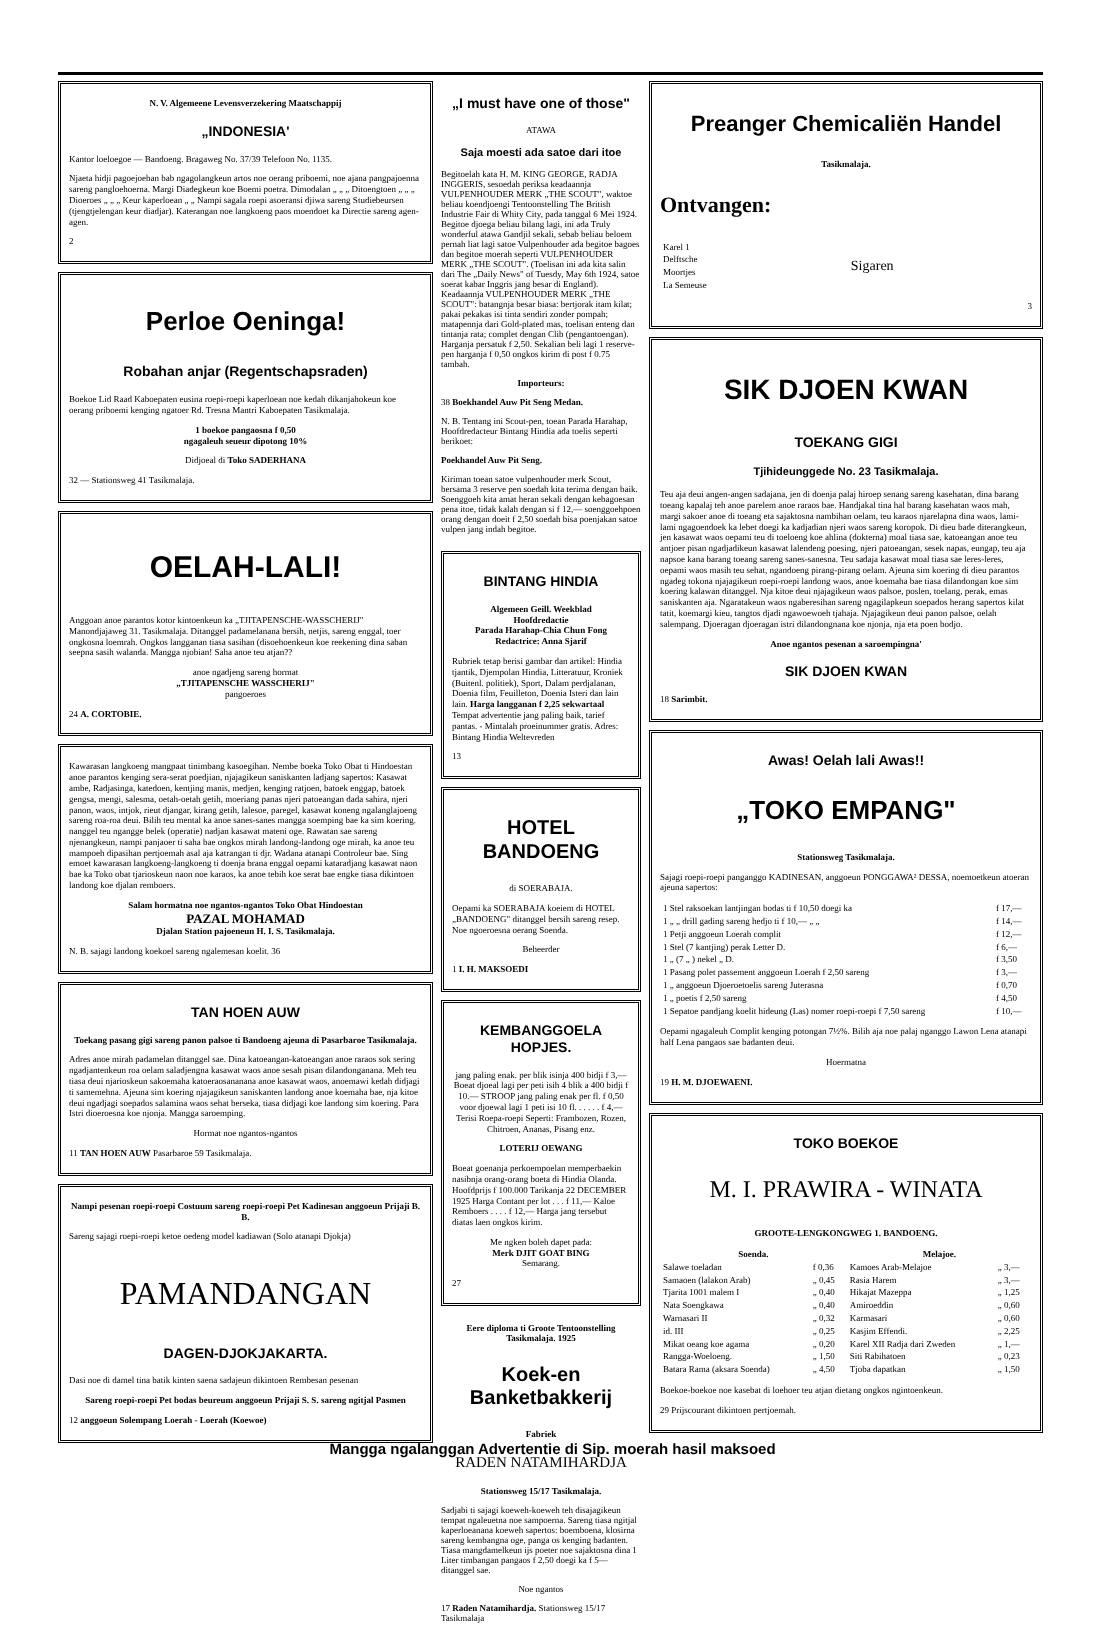N. V. Algemeene Levensverzekering Maatschappij
„INDONESIA'
Kantor loeloegoe — Bandoeng. Bragaweg No. 37/39 Telefoon No. 1135.
Njaeta hidji pagoejoeban bab ngagolangkeun artos noe oerang priboemi, noe ajana pangpajoenna sareng pangloehoerna. Margi Diadegkeun koe Boemi poetra. Dimodalan „ „ „ Ditoengtoen „ „ „ Dioeroes „ „ „ Keur kaperloean „ „ Nampi sagala roepi asoeransi djiwa sareng Studiebeursen (tjengtjelengan keur diadjar). Katerangan noe langkoeng paos moendoet ka Directie sareng agen-agen.
2
Perloe Oeninga!
Robahan anjar (Regentschapsraden)
Boekoe Lid Raad Kaboepaten eusina roepi-roepi kaperloean noe kedah dikanjahokeun koe oerang priboemi kenging ngatoer Rd. Tresna Mantri Kaboepaten Tasikmalaja.
1 boekoe pangaosna f 0,50
ngagaleuh seueur dipotong 10%
Didjoeal di Toko SADERHANA
32 — Stationsweg 41 Tasikmalaja.
OELAH-LALI!
Anggoan anoe parantos kotor kintoenkeun ka „TJITAPENSCHE-WASSCHERIJ" Manondjajaweg 31. Tasikmalaja. Ditanggel padamelanana bersih, netjis, sareng enggal, toer ongkosna loemrah. Ongkos langganan tiasa sasihan (disoehoenkeun koe reekening dina saban seepna sasih walanda. Mangga njobian! Saha anoe teu atjan??
anoe ngadjeng sareng hormat
„TJITAPENSCHE WASSCHERIJ"
pangoeroes
24 A. CORTOBIE.
Kawarasan langkoeng mangpaat tinimbang kasoegihan. Nembe boeka Toko Obat ti Hindoestan anoe parantos kenging sera-serat poedjian, njajagikeun saniskanten ladjang sapertos: Kasawat ambe, Radjasinga, katedoen, kentjing manis, medjen, kenging ratjoen, batoek enggap, batoek gengsa, mengi, salesma, oetah-oetah getih, moeriang panas njeri patoeangan dada sahira, njeri panon, waos, intjok, rieut djangar, kirang getih, lalesoe, paregel, kasawat koneng ngalanglajoeng sareng roa-roa deui. Bilih teu mental ka anoe sanes-sanes mangga soemping bae ka sim koering. nanggel teu ngangge belek (operatie) nadjan kasawat mateni oge. Rawatan sae sareng njenangkeun, nampi panjaoer ti saha bae ongkos mirah landong-landong oge mirah, ka anoe teu mampoeh dipasihan pertjoemah asal aja katrangan ti djr. Wadana atanapi Controleur bae. Sing emoet kawarasan langkoeng-langkoeng ti doenja brana enggal oepami kataradjang kasawat naon bae ka Toko obat tjarioskeun naon noe karaos, ka anoe tebih koe serat bae engke tiasa dikintoen landong koe djalan remboers.
Salam hormatna noe ngantos-ngantos Toko Obat Hindoestan
PAZAL MOHAMAD
Djalan Station pajoeneun H. I. S. Tasikmalaja.
N. B. sajagi landong koekoel sareng ngalemesan koelit. 36
TAN HOEN AUW
Toekang pasang gigi sareng panon palsoe ti Bandoeng ajeuna di Pasarbaroe Tasikmalaja.
Adres anoe mirah padamelan ditanggel sae. Dina katoeangan-katoeangan anoe raraos sok sering ngadjantenkeun roa oelam saladjengna kasawat waos anoe sesah pisan dilandonganana. Meh teu tiasa deui njarioskeun sakoemaha katoeraosananana anoe kasawat waos, anoemawi kedah didjagi ti samemehna. Ajeuna sim koering njajagikeun saniskanten landong anoe koemaha bae, nja kitoe deui ngadjagi soepados salamina waos sehat berseka, tiasa didjagi koe landong sim koering. Para Istri dioeroesna koe njonja. Mangga saroemping.
Hormat noe ngantos-ngantos
11 TAN HOEN AUW Pasarbaroe 59 Tasikmalaja.
Nampi pesenan roepi-roepi Costuum sareng roepi-roepi Pet Kadinesan anggoeun Prijaji B. B.
Sareng sajagi roepi-roepi ketoe oedeng model kadiawan (Solo atanapi Djokja)
PAMANDANGAN
DAGEN-DJOKJAKARTA.
Dasi noe di damel tina batik kinten saena sadajeun dikintoen Rembesan pesenan
Sareng roepi-roepi Pet bodas beureum anggoeun Prijaji S. S. sareng ngitjal Pasmen
12 anggoeun Solempang Loerah - Loerah (Koewoe)
„I must have one of those"
ATAWA
Saja moesti ada satoe dari itoe
Begitoelah kata H. M. KING GEORGE, RADJA INGGERIS, sesoedah periksa keadaannja VULPENHOUDER MERK „THE SCOUT", waktoe beliau koendjoengi Tentoonstelling The British Industrie Fair di Whity City, pada tanggal 6 Mei 1924. Begitoe djoega beliau bilang lagi, ini ada Truly wonderful atawa Gandjil sekali, sebab beliau beloem pernah liat lagi satoe Vulpenhouder ada begitoe bagoes dan begitoe moerah seperti VULPENHOUDER MERK „THE SCOUT". (Toelisan ini ada kita salin dari The „Daily News" of Tuesdy, May 6th 1924, satoe soerat kabar Inggris jang besar di England). Keadaannja VULPENHOUDER MERK „THE SCOUT": batangnja besar biasa: bertjorak itam kilat; pakai pekakas isi tinta sendiri zonder pompah; matapennja dari Gold-plated mas, toelisan enteng dan tintanja rata; complet dengan Clib (pengantoengan). Harganja persatuk f 2,50. Sekalian beli lagi 1 reserve-pen harganja f 0,50 ongkos kirim di post f 0.75 tambah.
Importeurs:
38 Boekhandel Auw Pit Seng Medan.
N. B. Tentang ini Scout-pen, toean Parada Harahap, Hoofdredacteur Bintang Hindia ada toelis seperti berikoet:
Poekhandel Auw Pit Seng.
Kiriman toean satoe vulpenhouder merk Scout, bersama 3 reserve pen soedah kita terima dengan baik. Soenggoeh kita amat heran sekali dengan kebagoesan pena itoe, tidak kalah dengan si f 12,— soenggoehpoen orang dengan doeit f 2,50 soedah bisa poenjakan satoe vulpen jang indah begitoe.
BINTANG HINDIA
Algemeen Geill. Weekblad
Hoofdredactie
Parada Harahap-Chia Chun Fong
Redactrice: Anna Sjarif
Rubriek tetap berisi gambar dan artikel: Hindia tjantik, Djempolan Hindia, Litteratuur, Kroniek (Buitenl. politiek), Sport, Dalam perdjalanan, Doenia film, Feuilleton, Doenia Isteri dan lain lain. Harga langganan f 2,25 sekwartaal Tempat advertentie jang paling baik, tarief pantas. - Mintalah proeinummer gratis. Adres: Bintang Hindia Weltevreden
13
HOTEL BANDOENG
di SOERABAJA.
Oepami ka SOERABAJA koeiem di HOTEL „BANDOENG" ditanggel bersih sareng resep. Noe ngoeroesna oerang Soenda.
Beheerder
1 I. H. MAKSOEDI
KEMBANGGOELA HOPJES.
jang paling enak. per blik isinja 400 bidji f 3,— Boeat djoeal lagi per peti isih 4 blik a 400 bidji f 10.— STROOP jang paling enak per fl. f 0,50 voor djoewal lagi 1 peti isi 10 fl. . . . . . f 4,— Terisi Roepa-roepi Seperti: Frambozen, Rozen, Chitroen, Ananas, Pisang enz.
LOTERIJ OEWANG
Boeat goenanja perkoempoelan memperbaekin nasibnja orang-orang boeta di Hindia Olanda. Hoofdprijs f 100.000 Tarikanja 22 DECEMBER 1925 Harga Contant per lot . . . f 11,— Kaloe Remboers . . . . f 12,— Harga jang tersebut diatas laen ongkos kirim.
Me ngken boleh dapet pada:
Merk DJIT GOAT BING
Semarang.
27
Eere diploma ti Groote Tentoonstelling Tasikmalaja. 1925
Koek-en Banketbakkerij
Fabriek
RADEN NATAMIHARDJA
Stationsweg 15/17 Tasikmalaja.
Sadjabi ti sajagi koeweh-koeweh teh disajagikeun tempat ngaleuetna noe sampoerna. Sareng tiasa ngitjal kaperloeanana koeweh sapertos: boemboena, klosirna sareng kembangna oge, panga os kenging badanten. Tiasa mangdamelkeun ijs poeter noe sajaktosna dina 1 Liter timbangan pangaos f 2,50 doegi ka f 5— ditanggel sae.
Noe ngantos
17 Raden Natamihardja. Stationsweg 15/17 Tasikmalaja
Preanger Chemicaliën Handel
Tasikmalaja.
Ontvangen:
| Karel 1 | Sigaren |
| Delftsche | |
| Moortjes | |
| La Semeuse | |
3
SIK DJOEN KWAN
TOEKANG GIGI
Tjihideunggede No. 23 Tasikmalaja.
Teu aja deui angen-angen sadajana, jen di doenja palaj hiroep senang sareng kasehatan, dina barang toeang kapalaj teh anoe parelem anoe raraos bae. Handjakal tina hal barang kasehatan waos mah, margi sakoer anoe di toeang eta sajaktosna nambihan oelam, teu karaos njarelapna dina waos, lami-lami ngagoendoek ka lebet doegi ka kadjadian njeri waos sareng koropok. Di dieu bade diterangkeun, jen kasawat waos oepami teu di toeloeng koe ahlina (dokterna) moal tiasa sae, katoeangan anoe teu antjoer pisan ngadjadikeun kasawat lalendeng poesing, njeri patoeangan, sesek napas, eungap, teu aja napsoe kana barang toeang sareng sanes-sanesna. Teu sadaja kasawat moal tiasa sae leres-leres, oepami waos masih teu sehat, ngandoeng pirang-pirang oelam. Ajeuna sim koering di dieu parantos ngadeg tokona njajagikeun roepi-roepi landong waos, anoe koemaha bae tiasa dilandongan koe sim koering kalawan ditanggel. Nja kitoe deui njajagikeun waos palsoe, poslen, toelang, perak, emas saniskanten aja. Ngaratakeun waos ngaberesihan sareng ngagilapkeun soepados herang sapertos kilat tatit, koemargi kieu, tangtos djadi ngawoewoeh tjahaja. Njajagikeun deui panon palsoe, oelah salempang. Djoeragan djoeragan istri dilandongnana koe njonja, nja eta poen bodjo.
Anoe ngantos pesenan a saroempingna'
SIK DJOEN KWAN
18 Sarimbit.
Awas! Oelah lali Awas!!
„TOKO EMPANG"
Stationsweg Tasikmalaja.
Sajagi roepi-roepi panganggo KADINESAN, anggoeun PONGGAWA² DESSA, noemoetkeun atoeran ajeuna sapertos:
| 1 Stel raksoekan lantjingan bodas ti f 10,50 doegi ka | f 17,— |
| 1 „ „ drill gading sareng hedjo ti f 10,— „ „ | f 14,— |
| 1 Petji anggoeun Loerah complit | f 12,— |
| 1 Stel (7 kantjing) perak Letter D. | f 6,— |
| 1 „ (7 „ ) nekel „ D. | f 3,50 |
| 1 Pasang polet passement anggoeun Loerah f 2,50 sareng | f 3,— |
| 1 „ anggoeun Djoeroetoelis sareng Juterasna | f 0,70 |
| 1 „ poetis f 2,50 sareng | f 4,50 |
| 1 Sepatoe pandjang koelit hideung (Las) nomer roepi-roepi f 7,50 sareng | f 10,— |
Oepami ngagaleuh Complit kenging potongan 7½%. Bilih aja noe palaj nganggo Lawon Lena atanapi half Lena pangaos sae badanten deui.
Hoermatna
19 H. M. DJOEWAENI.
TOKO BOEKOE
M. I. PRAWIRA - WINATA
GROOTE-LENGKONGWEG 1. BANDOENG.
| Soenda. | | Melajoe. | |
| --- | --- | --- | --- |
| Salawe toeladan | f 0,36 | Kamoes Arab-Melajoe | „ 3,— |
| Samaoen (lalakon Arab) | „ 0,45 | Rasia Harem | „ 3,— |
| Tjarita 1001 malem I | „ 0,40 | Hikajat Mazeppa | „ 1,25 |
| Nata Soengkawa | „ 0,40 | Amiroeddin | „ 0,60 |
| Warnasari II | „ 0,32 | Karmasari | „ 0,60 |
| id. III | „ 0,25 | Kasjim Effendi. | „ 2,25 |
| Mikat oeang koe agama | „ 0,20 | Karel XII Radja dari Zweden | „ 1,— |
| Rangga-Woeloeng. | „ 1,50 | Siti Rabihatoen | „ 0,23 |
| Batara Rama (aksara Soenda) | „ 4,50 | Tjoba dapatkan | „ 1,50 |
Boekoe-boekoe noe kasebat di loehoer teu atjan dietang ongkos ngintoenkeun.
29 Prijscourant dikintoen pertjoemah.
Mangga ngalanggan Advertentie di Sip. moerah hasil maksoed